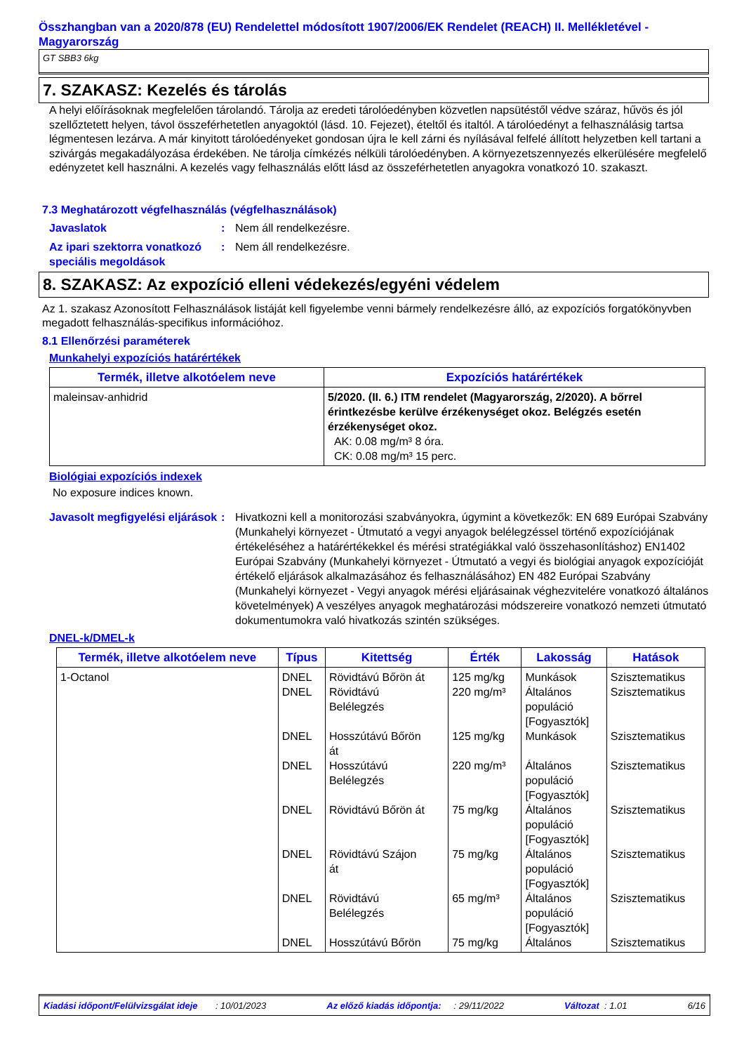Összhangban van a 2020/878 (EU) Rendelettel módosított 1907/2006/EK Rendelet (REACH) II. Mellékletével - Magyarország
GT SBB3 6kg
7. SZAKASZ: Kezelés és tárolás
A helyi előírásoknak megfelelően tárolandó. Tárolja az eredeti tárolóedényben közvetlen napsütéstől védve száraz, hűvös és jól szellőztetett helyen, távol összeférhetetlen anyagoktól (lásd. 10. Fejezet), ételtől és italtól. A tárolóedényt a felhasználásig tartsa légmentesen lezárva. A már kinyitott tárolóedényeket gondosan újra le kell zárni és nyílásával felfelé állított helyzetben kell tartani a szivárgás megakadályozása érdekében. Ne tárolja címkézés nélküli tárolóedényben. A környezetszennyezés elkerülésére megfelelő edényzetet kell használni. A kezelés vagy felhasználás előtt lásd az összeférhetetlen anyagokra vonatkozó 10. szakaszt.
7.3 Meghatározott végfelhasználás (végfelhasználások)
Javaslatok : Nem áll rendelkezésre.
Az ipari szektorra vonatkozó speciális megoldások
: Nem áll rendelkezésre.
8. SZAKASZ: Az expozíció elleni védekezés/egyéni védelem
Az 1. szakasz Azonosított Felhasználások listáját kell figyelembe venni bármely rendelkezésre álló, az expozíciós forgatókönyvben megadott felhasználás-specifikus információhoz.
8.1 Ellenőrzési paraméterek
Munkahelyi expozíciós határértékek
| Termék, illetve alkotóelem neve | Expozíciós határértékek |
| --- | --- |
| maleinsav-anhidrid | 5/2020. (II. 6.) ITM rendelet (Magyarország, 2/2020). A bőrrel érintkezésbe kerülve érzékenységet okoz. Belégzés esetén érzékenységet okoz. AK: 0.08 mg/m³ 8 óra. CK: 0.08 mg/m³ 15 perc. |
Biológiai expozíciós indexek
No exposure indices known.
Javasolt megfigyelési eljárások
: Hivatkozni kell a monitorozási szabványokra, úgymint a következők: EN 689 Európai Szabvány (Munkahelyi környezet - Útmutató a vegyi anyagok belélegzéssel történő expozíciójának értékeléséhez a határértékekkel és mérési stratégiákkal való összehasonlításhoz) EN1402 Európai Szabvány (Munkahelyi környezet - Útmutató a vegyi és biológiai anyagok expozícióját értékelő eljárások alkalmazásához és felhasználásához) EN 482 Európai Szabvány (Munkahelyi környezet - Vegyi anyagok mérési eljárásainak véghezvitelére vonatkozó általános követelmények) A veszélyes anyagok meghatározási módszereire vonatkozó nemzeti útmutató dokumentumokra való hivatkozás szintén szükséges.
DNEL-k/DMEL-k
| Termék, illetve alkotóelem neve | Típus | Kitettség | Érték | Lakosság | Hatások |
| --- | --- | --- | --- | --- | --- |
| 1-Octanol | DNEL DNEL DNEL DNEL DNEL DNEL DNEL DNEL | Rövidtávú Bőrön át Rövidtávú Belélegzés Hosszútávú Bőrön át Hosszútávú Belélegzés Rövidtávú Bőrön át Rövidtávú Szájon át Rövidtávú Belélegzés Hosszútávú Bőrön | 125 mg/kg 220 mg/m³ 125 mg/kg 220 mg/m³ 75 mg/kg 75 mg/kg 65 mg/m³ 75 mg/kg | Munkások Általános populáció [Fogyasztók] Munkások Általános populáció [Fogyasztók] Általános populáció [Fogyasztók] Általános populáció [Fogyasztók] Általános populáció [Fogyasztók] Általános | Szisztematikus Szisztematikus Szisztematikus Szisztematikus Szisztematikus Szisztematikus Szisztematikus Szisztematikus |
Kiadási időpont/Felülvizsgálat ideje : 10/01/2023 Az előző kiadás időpontja: : 29/11/2022 Változat : 1.01 6/16